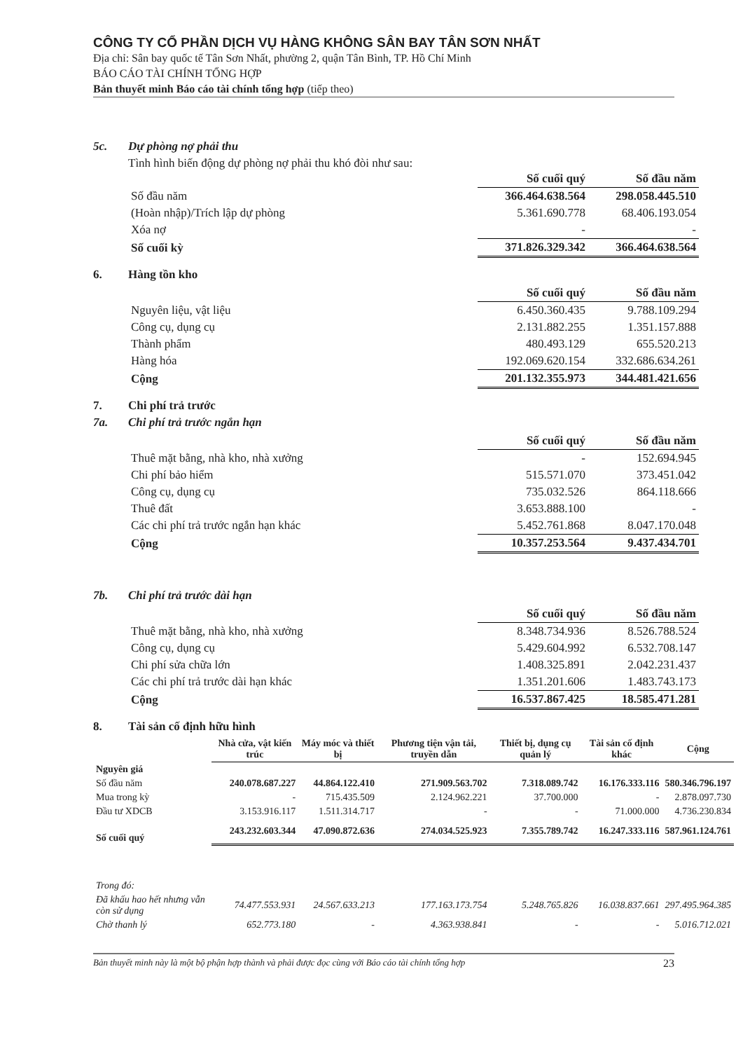CÔNG TY CỔ PHẦN DỊCH VỤ HÀNG KHÔNG SÂN BAY TÂN SƠN NHẤT
Địa chỉ: Sân bay quốc tế Tân Sơn Nhất, phường 2, quận Tân Bình, TP. Hồ Chí Minh
BÁO CÁO TÀI CHÍNH TỔNG HỢP
Bản thuyết minh Báo cáo tài chính tổng hợp (tiếp theo)
5c. Dự phòng nợ phải thu
Tình hình biến động dự phòng nợ phải thu khó đòi như sau:
| | Số cuối quý | Số đầu năm |
| Số đầu năm | 366.464.638.564 | 298.058.445.510 |
| (Hoàn nhập)/Trích lập dự phòng | 5.361.690.778 | 68.406.193.054 |
| Xóa nợ | - | - |
| Số cuối kỳ | 371.826.329.342 | 366.464.638.564 |
6. Hàng tồn kho
| | Số cuối quý | Số đầu năm |
| Nguyên liệu, vật liệu | 6.450.360.435 | 9.788.109.294 |
| Công cụ, dụng cụ | 2.131.882.255 | 1.351.157.888 |
| Thành phẩm | 480.493.129 | 655.520.213 |
| Hàng hóa | 192.069.620.154 | 332.686.634.261 |
| Cộng | 201.132.355.973 | 344.481.421.656 |
7. Chi phí trả trước
7a. Chi phí trả trước ngắn hạn
| | Số cuối quý | Số đầu năm |
| Thuê mặt bằng, nhà kho, nhà xưởng | - | 152.694.945 |
| Chi phí bảo hiểm | 515.571.070 | 373.451.042 |
| Công cụ, dụng cụ | 735.032.526 | 864.118.666 |
| Thuê đất | 3.653.888.100 | - |
| Các chi phí trả trước ngắn hạn khác | 5.452.761.868 | 8.047.170.048 |
| Cộng | 10.357.253.564 | 9.437.434.701 |
7b. Chi phí trả trước dài hạn
| | Số cuối quý | Số đầu năm |
| Thuê mặt bằng, nhà kho, nhà xưởng | 8.348.734.936 | 8.526.788.524 |
| Công cụ, dụng cụ | 5.429.604.992 | 6.532.708.147 |
| Chi phí sửa chữa lớn | 1.408.325.891 | 2.042.231.437 |
| Các chi phí trả trước dài hạn khác | 1.351.201.606 | 1.483.743.173 |
| Cộng | 16.537.867.425 | 18.585.471.281 |
8. Tài sản cố định hữu hình
| | Nhà cửa, vật kiến trúc | Máy móc và thiết bị | Phương tiện vận tải, truyền dẫn | Thiết bị, dụng cụ quản lý | Tài sản cố định khác | Cộng |
| Nguyên giá | | | | | | |
| Số đầu năm | 240.078.687.227 | 44.864.122.410 | 271.909.563.702 | 7.318.089.742 | 16.176.333.116 | 580.346.796.197 |
| Mua trong kỳ | - | 715.435.509 | 2.124.962.221 | 37.700.000 | - | 2.878.097.730 |
| Đầu tư XDCB | 3.153.916.117 | 1.511.314.717 | - | - | 71.000.000 | 4.736.230.834 |
| Số cuối quý | 243.232.603.344 | 47.090.872.636 | 274.034.525.923 | 7.355.789.742 | 16.247.333.116 | 587.961.124.761 |
| Trong đó: | | | | | | |
| Đã khấu hao hết nhưng vẫn còn sử dụng | 74.477.553.931 | 24.567.633.213 | 177.163.173.754 | 5.248.765.826 | 16.038.837.661 | 297.495.964.385 |
| Chờ thanh lý | 652.773.180 | - | 4.363.938.841 | - | - | 5.016.712.021 |
Bản thuyết minh này là một bộ phận hợp thành và phải được đọc cùng với Báo cáo tài chính tổng hợp 23